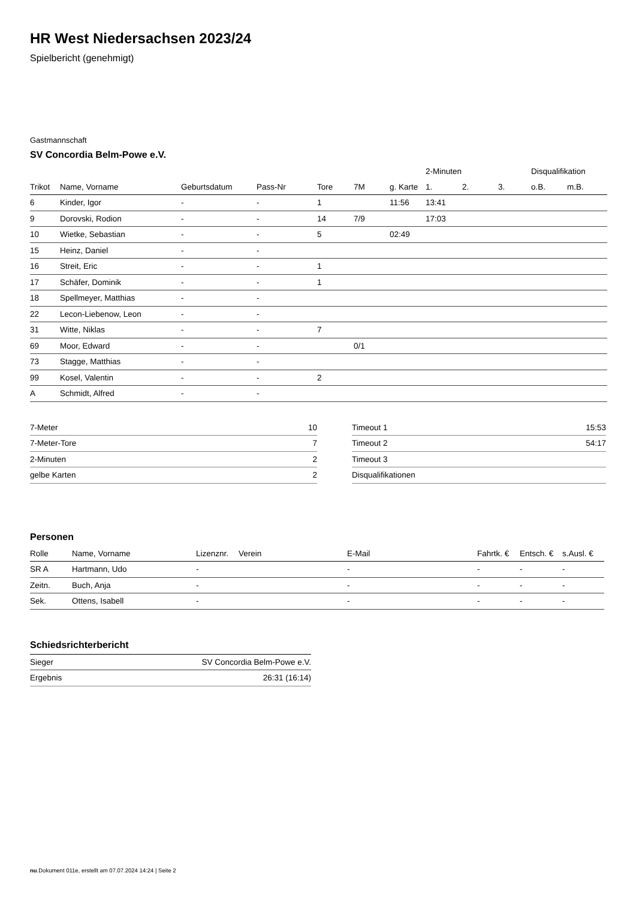HR West Niedersachsen 2023/24
Spielbericht (genehmigt)
Gastmannschaft
SV Concordia Belm-Powe e.V.
| | | | | | | | 2-Minuten | | | Disqualifikation | |
| --- | --- | --- | --- | --- | --- | --- | --- | --- | --- | --- | --- |
| Trikot | Name, Vorname | Geburtsdatum | Pass-Nr | Tore | 7M | g. Karte | 1. | 2. | 3. | o.B. | m.B. |
| 6 | Kinder, Igor | - | - | 1 | | 11:56 | 13:41 | | | | |
| 9 | Dorovski, Rodion | - | - | 14 | 7/9 | | 17:03 | | | | |
| 10 | Wietke, Sebastian | - | - | 5 | | 02:49 | | | | | |
| 15 | Heinz, Daniel | - | - | | | | | | | | |
| 16 | Streit, Eric | - | - | 1 | | | | | | | |
| 17 | Schäfer, Dominik | - | - | 1 | | | | | | | |
| 18 | Spellmeyer, Matthias | - | - | | | | | | | | |
| 22 | Lecon-Liebenow, Leon | - | - | | | | | | | | |
| 31 | Witte, Niklas | - | - | 7 | | | | | | | |
| 69 | Moor, Edward | - | - | | 0/1 | | | | | | |
| 73 | Stagge, Matthias | - | - | | | | | | | | |
| 99 | Kosel, Valentin | - | - | 2 | | | | | | | |
| A | Schmidt, Alfred | - | - | | | | | | | | |
| 7-Meter | 10 |
| 7-Meter-Tore | 7 |
| 2-Minuten | 2 |
| gelbe Karten | 2 |
| Timeout 1 | 15:53 |
| Timeout 2 | 54:17 |
| Timeout 3 | |
| Disqualifikationen | |
Personen
| Rolle | Name, Vorname | Lizenznr. | Verein | E-Mail | Fahrtk. € | Entsch. € | s.Ausl. € |
| --- | --- | --- | --- | --- | --- | --- | --- |
| SR A | Hartmann, Udo | - | | - | - | - | - |
| Zeitn. | Buch, Anja | - | | - | - | - | - |
| Sek. | Ottens, Isabell | - | | - | - | - | - |
Schiedsrichterbericht
| Sieger | SV Concordia Belm-Powe e.V. |
| Ergebnis | 26:31 (16:14) |
nu.Dokument 011e, erstellt am 07.07.2024 14:24 | Seite 2